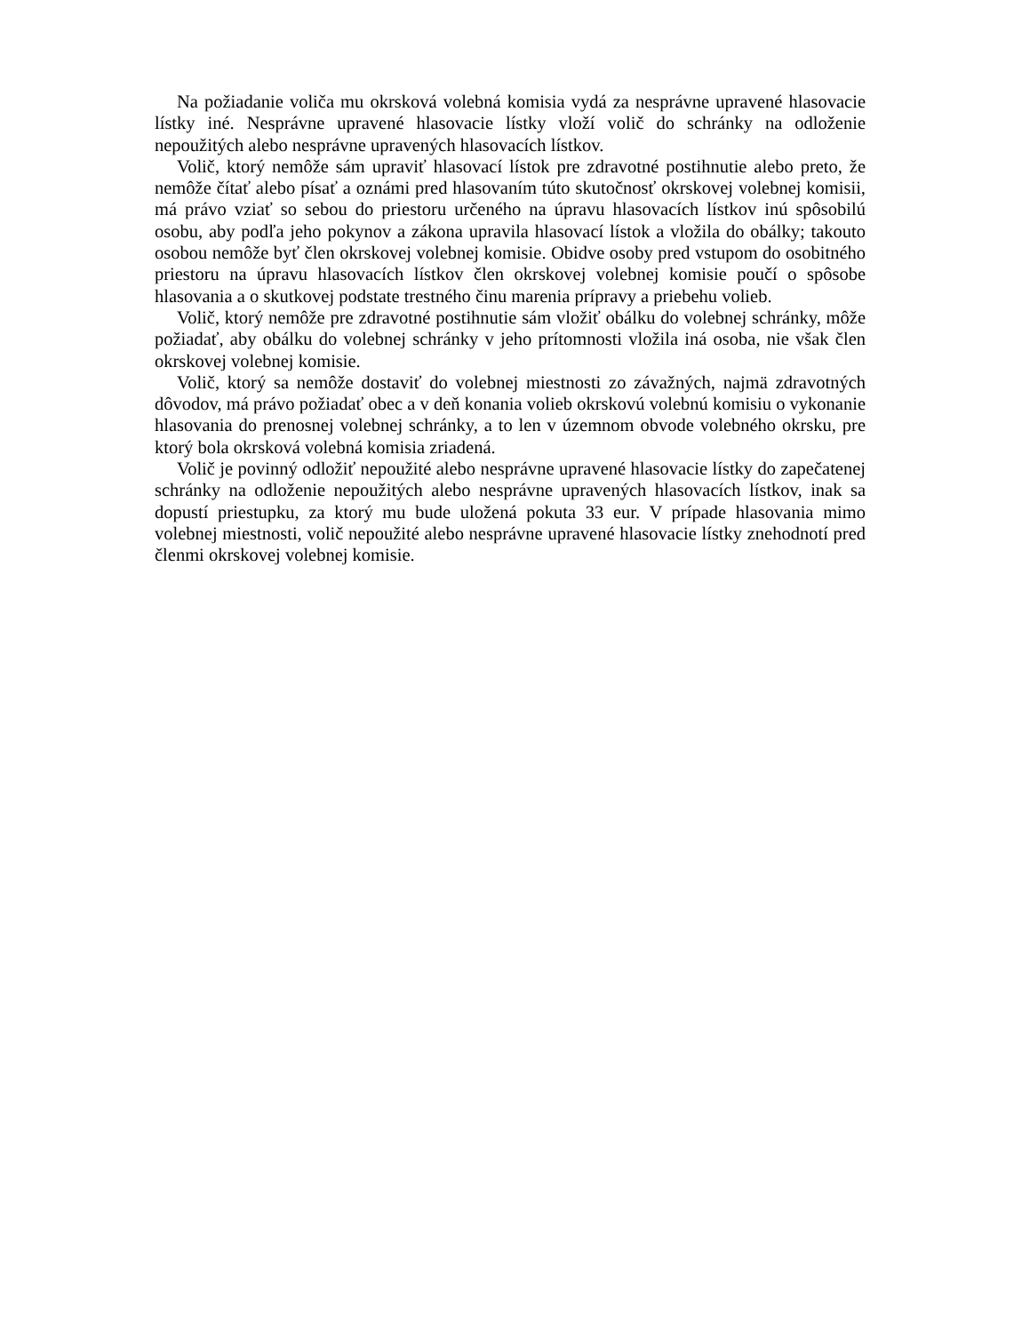Na požiadanie voliča mu okrsková volebná komisia vydá za nesprávne upravené hlasovacie lístky iné. Nesprávne upravené hlasovacie lístky vloží volič do schránky na odloženie nepoužitých alebo nesprávne upravených hlasovacích lístkov.
Volič, ktorý nemôže sám upraviť hlasovací lístok pre zdravotné postihnutie alebo preto, že nemôže čítať alebo písať a oznámi pred hlasovaním túto skutočnosť okrskovej volebnej komisii, má právo vziať so sebou do priestoru určeného na úpravu hlasovacích lístkov inú spôsobilú osobu, aby podľa jeho pokynov a zákona upravila hlasovací lístok a vložila do obálky; takouto osobou nemôže byť člen okrskovej volebnej komisie. Obidve osoby pred vstupom do osobitného priestoru na úpravu hlasovacích lístkov člen okrskovej volebnej komisie poučí o spôsobe hlasovania a o skutkovej podstate trestného činu marenia prípravy a priebehu volieb.
Volič, ktorý nemôže pre zdravotné postihnutie sám vložiť obálku do volebnej schránky, môže požiadať, aby obálku do volebnej schránky v jeho prítomnosti vložila iná osoba, nie však člen okrskovej volebnej komisie.
Volič, ktorý sa nemôže dostaviť do volebnej miestnosti zo závažných, najmä zdravotných dôvodov, má právo požiadať obec a v deň konania volieb okrskovú volebnú komisiu o vykonanie hlasovania do prenosnej volebnej schránky, a to len v územnom obvode volebného okrsku, pre ktorý bola okrsková volebná komisia zriadená.
Volič je povinný odložiť nepoužité alebo nesprávne upravené hlasovacie lístky do zapečatenej schránky na odloženie nepoužitých alebo nesprávne upravených hlasovacích lístkov, inak sa dopustí priestupku, za ktorý mu bude uložená pokuta 33 eur. V prípade hlasovania mimo volebnej miestnosti, volič nepoužité alebo nesprávne upravené hlasovacie lístky znehodnotí pred členmi okrskovej volebnej komisie.